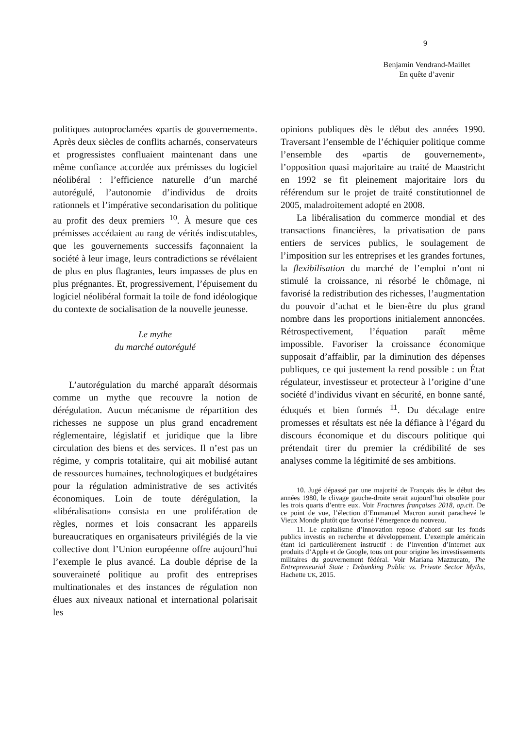9
Benjamin Vendrand-Maillet
En quête d’avenir
politiques autoproclamées «partis de gouvernement». Après deux siècles de conflits acharnés, conservateurs et progressistes confluaient maintenant dans une même confiance accordée aux prémisses du logiciel néolibéral : l’efficience naturelle d’un marché autorégulé, l’autonomie d’individus de droits rationnels et l’impérative secondarisation du politique au profit des deux premiers <sup>10</sup>. À mesure que ces prémisses accédaient au rang de vérités indiscutables, que les gouvernements successifs façonnaient la société à leur image, leurs contradictions se révélaient de plus en plus flagrantes, leurs impasses de plus en plus prégnantes. Et, progressivement, l’épuisement du logiciel néolibéral formait la toile de fond idéologique du contexte de socialisation de la nouvelle jeunesse.
Le mythe
du marché autorégulé
L’autorégulation du marché apparaît désormais comme un mythe que recouvre la notion de dérégulation. Aucun mécanisme de répartition des richesses ne suppose un plus grand encadrement réglementaire, législatif et juridique que la libre circulation des biens et des services. Il n’est pas un régime, y compris totalitaire, qui ait mobilisé autant de ressources humaines, technologiques et budgétaires pour la régulation administrative de ses activités économiques. Loin de toute dérégulation, la «libéralisation» consista en une prolifération de règles, normes et lois consacrant les appareils bureaucratiques en organisateurs privilégiés de la vie collective dont l’Union européenne offre aujourd’hui l’exemple le plus avancé. La double déprise de la souveraineté politique au profit des entreprises multinationales et des instances de régulation non élues aux niveaux national et international polarisait les
opinions publiques dès le début des années 1990. Traversant l’ensemble de l’échiquier politique comme l’ensemble des «partis de gouvernement», l’opposition quasi majoritaire au traité de Maastricht en 1992 se fit pleinement majoritaire lors du référendum sur le projet de traité constitutionnel de 2005, maladroitement adopté en 2008.
La libéralisation du commerce mondial et des transactions financières, la privatisation de pans entiers de services publics, le soulagement de l’imposition sur les entreprises et les grandes fortunes, la flexibilisation du marché de l’emploi n’ont ni stimulé la croissance, ni résorbé le chômage, ni favorisé la redistribution des richesses, l’augmentation du pouvoir d’achat et le bien-être du plus grand nombre dans les proportions initialement annoncées. Rétrospectivement, l’équation paraît même impossible. Favoriser la croissance économique supposait d’affaiblir, par la diminution des dépenses publiques, ce qui justement la rend possible : un État régulateur, investisseur et protecteur à l’origine d’une société d’individus vivant en sécurité, en bonne santé, éduqués et bien formés <sup>11</sup>. Du décalage entre promesses et résultats est née la défiance à l’égard du discours économique et du discours politique qui prétendait tirer du premier la crédibilité de ses analyses comme la légitimité de ses ambitions.
10. Jugé dépassé par une majorité de Français dès le début des années 1980, le clivage gauche-droite serait aujourd’hui obsolète pour les trois quarts d’entre eux. Voir Fractures françaises 2018, op.cit. De ce point de vue, l’élection d’Emmanuel Macron aurait parachevé le Vieux Monde plutôt que favorisé l’émergence du nouveau.
11. Le capitalisme d’innovation repose d’abord sur les fonds publics investis en recherche et développement. L’exemple américain étant ici particulièrement instructif : de l’invention d’Internet aux produits d’Apple et de Google, tous ont pour origine les investissements militaires du gouvernement fédéral. Voir Mariana Mazzucato, The Entrepreneurial State : Debunking Public vs. Private Sector Myths, Hachette UK, 2015.